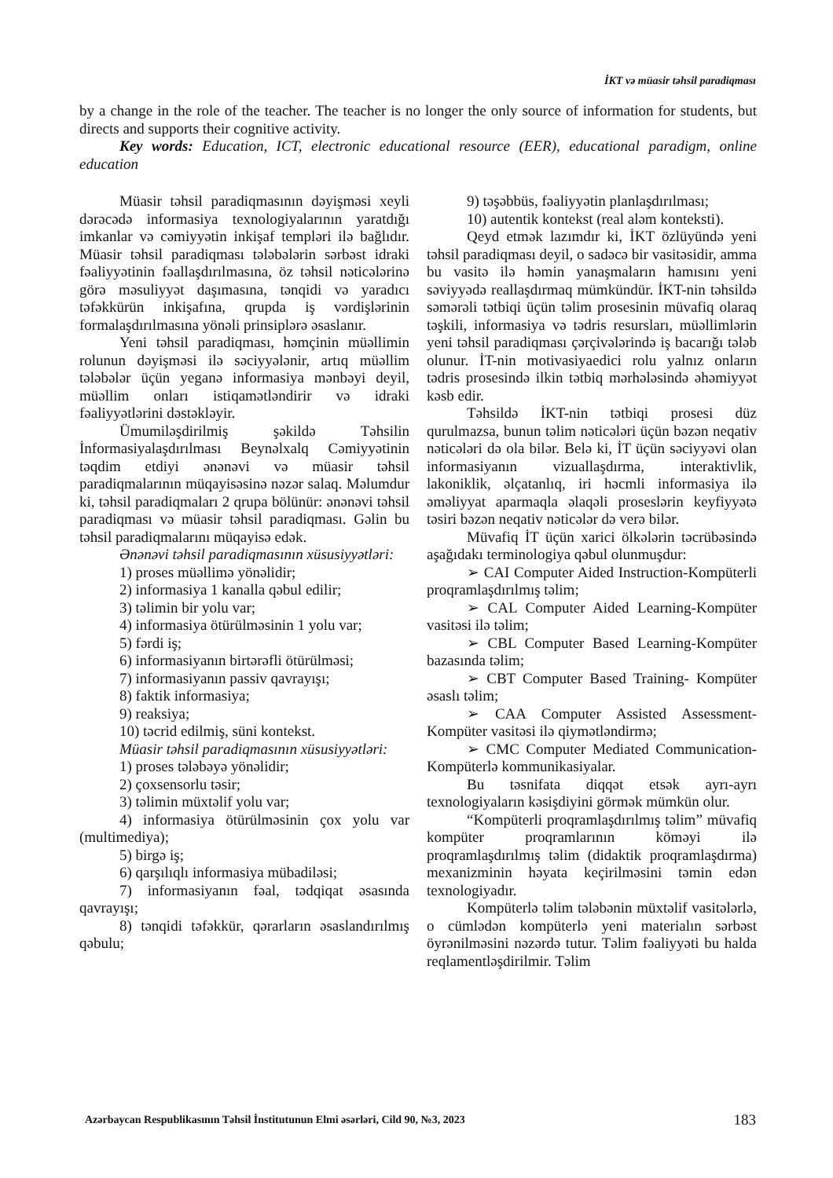İKT və müasir təhsil paradiqması
by a change in the role of the teacher. The teacher is no longer the only source of information for students, but directs and supports their cognitive activity.
Key words: Education, ICT, electronic educational resource (EER), educational paradigm, online education
Müasir təhsil paradiqmasının dəyişməsi xeyli dərəcədə informasiya texnologiyalarının yaratdığı imkanlar və cəmiyyətin inkişaf templəri ilə bağlıdır. Müasir təhsil paradiqması tələbələrin sərbəst idraki fəaliyyətinin fəallaşdırılmasına, öz təhsil nəticələrinə görə məsuliyyət daşımasına, tənqidi və yaradıcı təfəkkürün inkişafına, qrupda iş vərdişlərinin formalaşdırılmasına yönəli prinsiplərə əsaslanır.
Yeni təhsil paradiqması, həmçinin müəllimin rolunun dəyişməsi ilə səciyyələnir, artıq müəllim tələbələr üçün yeganə informasiya mənbəyi deyil, müəllim onları istiqamətləndirir və idraki fəaliyyətlərini dəstəkləyir.
Ümumiləşdirilmiş şəkildə Təhsilin İnformasiyalaşdırılması Beynəlxalq Cəmiyyətinin təqdim etdiyi ənənəvi və müasir təhsil paradiqmalarının müqayisəsinə nəzər salaq. Məlumdur ki, təhsil paradiqmaları 2 qrupa bölünür: ənənəvi təhsil paradiqması və müasir təhsil paradiqması. Gəlin bu təhsil paradiqmalarını müqayisə edək.
Ənənəvi təhsil paradiqmasının xüsusiyyətləri:
1) proses müəllimə yönəlidir;
2) informasiya 1 kanalla qəbul edilir;
3) təlimin bir yolu var;
4) informasiya ötürülməsinin 1 yolu var;
5) fərdi iş;
6) informasiyanın birtərəfli ötürülməsi;
7) informasiyanın passiv qavrayışı;
8) faktik informasiya;
9) reaksiya;
10) təcrid edilmiş, süni kontekst.
Müasir təhsil paradiqmasının xüsusiyyətləri:
1) proses tələbəyə yönəlidir;
2) çoxsensorlu təsir;
3) təlimin müxtəlif yolu var;
4) informasiya ötürülməsinin çox yolu var (multimediya);
5) birgə iş;
6) qarşılıqlı informasiya mübadiləsi;
7) informasiyanın fəal, tədqiqat əsasında qavrayışı;
8) tənqidi təfəkkür, qərarların əsaslandırılmış qəbulu;
9) təşəbbüs, fəaliyyətin planlaşdırılması;
10) autentik kontekst (real aləm konteksti).
Qeyd etmək lazımdır ki, İKT özlüyündə yeni təhsil paradiqması deyil, o sadəcə bir vasitəsidir, amma bu vasitə ilə həmin yanaşmaların hamısını yeni səviyyədə reallaşdırmaq mümkündür. İKT-nin təhsildə səmərəli tətbiqi üçün təlim prosesinin müvafiq olaraq təşkili, informasiya və tədris resursları, müəllimlərin yeni təhsil paradiqması çərçivələrində iş bacarığı tələb olunur. İT-nin motivasiyaedici rolu yalnız onların tədris prosesində ilkin tətbiq mərhələsində əhəmiyyət kəsb edir.
Təhsildə İKT-nin tətbiqi prosesi düz qurulmazsa, bunun təlim nəticələri üçün bəzən neqativ nəticələri də ola bilər. Belə ki, İT üçün səciyyəvi olan informasiyanın vizuallaşdırma, interaktivlik, lakoniklik, əlçatanlıq, iri həcmli informasiya ilə əməliyyat aparmaqla əlaqəli proseslərin keyfiyyətə təsiri bəzən neqativ nəticələr də verə bilər.
Müvafiq İT üçün xarici ölkələrin təcrübəsində aşağıdakı terminologiya qəbul olunmuşdur:
➢ CAI Computer Aided Instruction-Kompüterli proqramlaşdırılmış təlim;
➢ CAL Computer Aided Learning-Kompüter vasitəsi ilə təlim;
➢ CBL Computer Based Learning-Kompüter bazasında təlim;
➢ CBT Computer Based Training- Kompüter əsaslı təlim;
➢ CAA Computer Assisted Assessment-Kompüter vasitəsi ilə qiymətləndirmə;
➢ CMC Computer Mediated Communication-Kompüterlə kommunikasiyalar.
Bu təsnifata diqqət etsək ayrı-ayrı texnologiyaların kəsişdiyini görmək mümkün olur.
“Kompüterli proqramlaşdırılmış təlim” müvafiq kompüter proqramlarının köməyi ilə proqramlaşdırılmış təlim (didaktik proqramlaşdırma) mexanizminin həyata keçirilməsini təmin edən texnologiyadır.
Kompüterlə təlim tələbənin müxtəlif vasitələrlə, o cümlədən kompüterlə yeni materialın sərbəst öyrənilməsini nəzərdə tutur. Təlim fəaliyyəti bu halda reqlamentləşdirilmir. Təlim
Azərbaycan Respublikasının Təhsil İnstitutunun Elmi əsərləri, Cild 90, №3, 2023 183